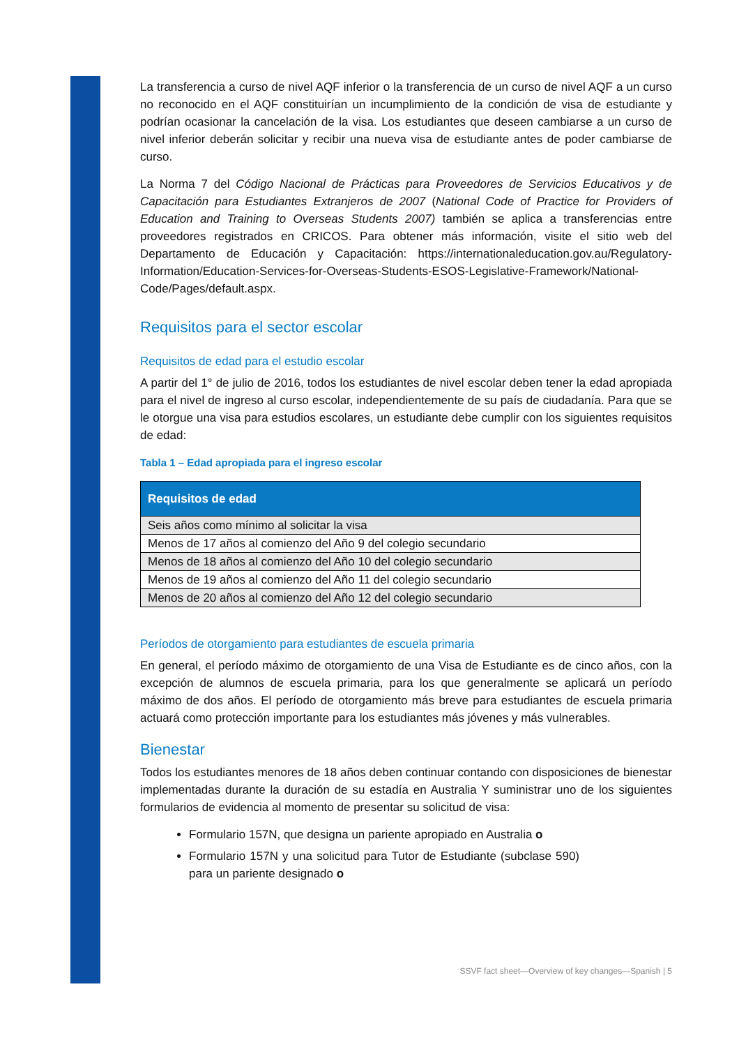La transferencia a curso de nivel AQF inferior o la transferencia de un curso de nivel AQF a un curso no reconocido en el AQF constituirían un incumplimiento de la condición de visa de estudiante y podrían ocasionar la cancelación de la visa. Los estudiantes que deseen cambiarse a un curso de nivel inferior deberán solicitar y recibir una nueva visa de estudiante antes de poder cambiarse de curso.
La Norma 7 del Código Nacional de Prácticas para Proveedores de Servicios Educativos y de Capacitación para Estudiantes Extranjeros de 2007 (National Code of Practice for Providers of Education and Training to Overseas Students 2007) también se aplica a transferencias entre proveedores registrados en CRICOS. Para obtener más información, visite el sitio web del Departamento de Educación y Capacitación: https://internationaleducation.gov.au/Regulatory-Information/Education-Services-for-Overseas-Students-ESOS-Legislative-Framework/National-Code/Pages/default.aspx.
Requisitos para el sector escolar
Requisitos de edad para el estudio escolar
A partir del 1° de julio de 2016, todos los estudiantes de nivel escolar deben tener la edad apropiada para el nivel de ingreso al curso escolar, independientemente de su país de ciudadanía. Para que se le otorgue una visa para estudios escolares, un estudiante debe cumplir con los siguientes requisitos de edad:
Tabla 1 – Edad apropiada para el ingreso escolar
| Requisitos de edad |
| --- |
| Seis años como mínimo al solicitar la visa |
| Menos de 17 años al comienzo del Año 9 del colegio secundario |
| Menos de 18 años al comienzo del Año 10 del colegio secundario |
| Menos de 19 años al comienzo del Año 11 del colegio secundario |
| Menos de 20 años al comienzo del Año 12 del colegio secundario |
Períodos de otorgamiento para estudiantes de escuela primaria
En general, el período máximo de otorgamiento de una Visa de Estudiante es de cinco años, con la excepción de alumnos de escuela primaria, para los que generalmente se aplicará un período máximo de dos años. El período de otorgamiento más breve para estudiantes de escuela primaria actuará como protección importante para los estudiantes más jóvenes y más vulnerables.
Bienestar
Todos los estudiantes menores de 18 años deben continuar contando con disposiciones de bienestar implementadas durante la duración de su estadía en Australia Y suministrar uno de los siguientes formularios de evidencia al momento de presentar su solicitud de visa:
Formulario 157N, que designa un pariente apropiado en Australia o
Formulario 157N y una solicitud para Tutor de Estudiante (subclase 590) para un pariente designado o
SSVF fact sheet—Overview of key changes—Spanish | 5